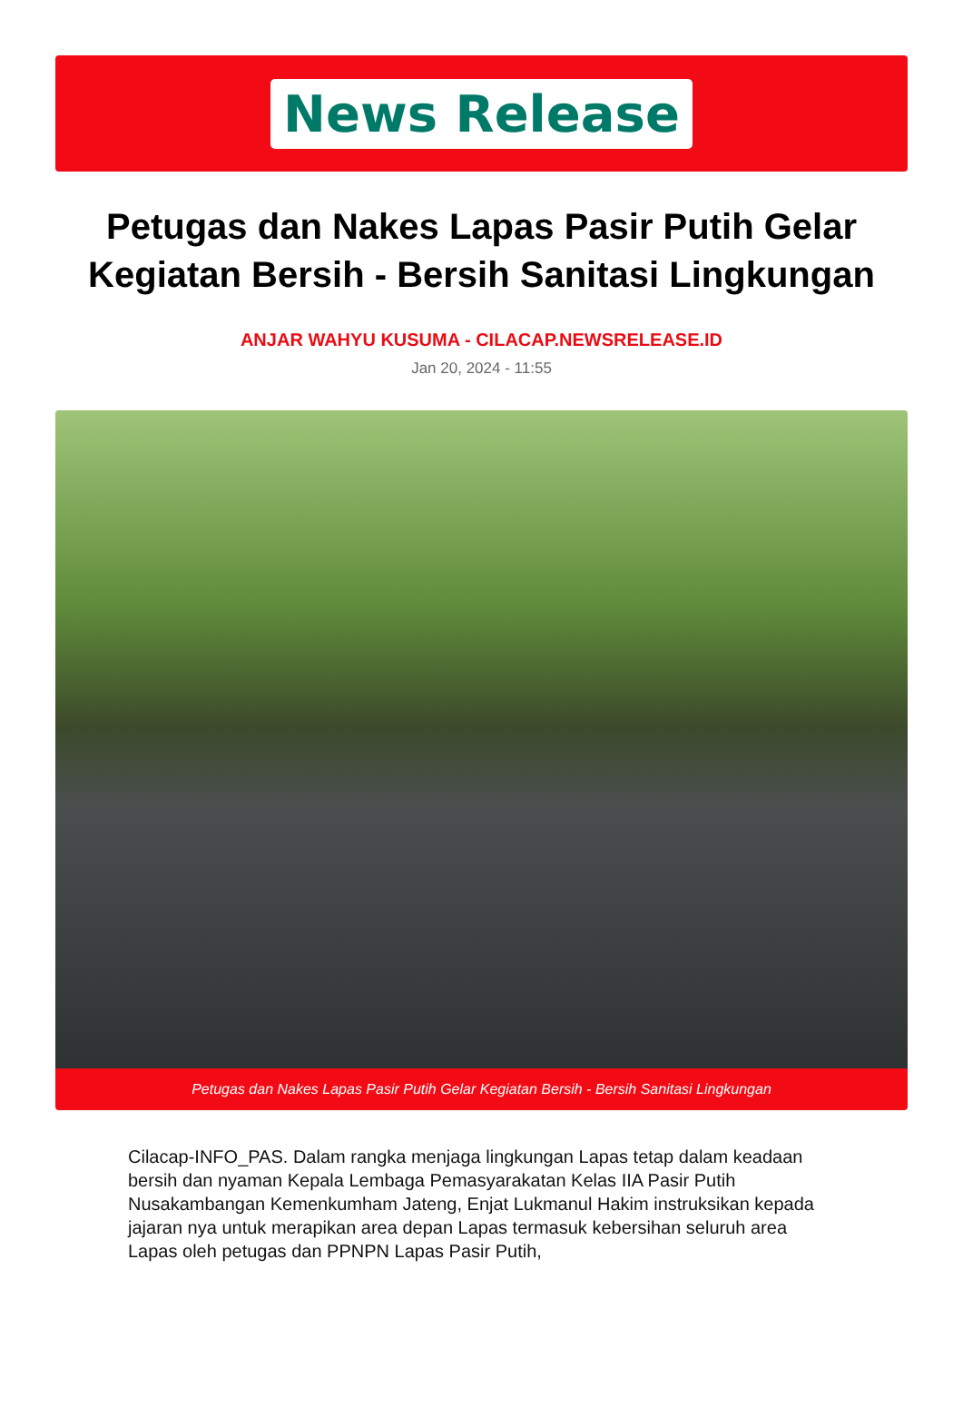News Release
Petugas dan Nakes Lapas Pasir Putih Gelar Kegiatan Bersih - Bersih Sanitasi Lingkungan
ANJAR WAHYU KUSUMA - CILACAP.NEWSRELEASE.ID
Jan 20, 2024 - 11:55
Petugas dan Nakes Lapas Pasir Putih Gelar Kegiatan Bersih - Bersih Sanitasi Lingkungan
Cilacap-INFO_PAS. Dalam rangka menjaga lingkungan Lapas tetap dalam keadaan bersih dan nyaman Kepala Lembaga Pemasyarakatan Kelas IIA Pasir Putih Nusakambangan Kemenkumham Jateng, Enjat Lukmanul Hakim instruksikan kepada jajaran nya untuk merapikan area depan Lapas termasuk kebersihan seluruh area Lapas oleh petugas dan PPNPN Lapas Pasir Putih,